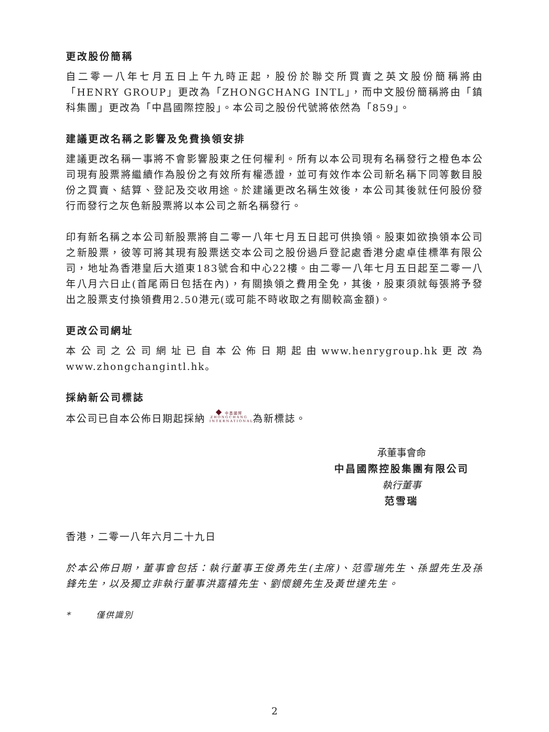更改股份簡稱
自二零一八年七月五日上午九時正起，股份於聯交所買賣之英文股份簡稱將由「HENRY GROUP」更改為「ZHONGCHANG INTL」，而中文股份簡稱將由「鎮科集團」更改為「中昌國際控股」。本公司之股份代號將依然為「859」。
建議更改名稱之影響及免費換領安排
建議更改名稱一事將不會影響股東之任何權利。所有以本公司現有名稱發行之橙色本公司現有股票將繼續作為股份之有效所有權憑證，並可有效作本公司新名稱下同等數目股份之買賣、結算、登記及交收用途。於建議更改名稱生效後，本公司其後就任何股份發行而發行之灰色新股票將以本公司之新名稱發行。
印有新名稱之本公司新股票將自二零一八年七月五日起可供換領。股東如欲換領本公司之新股票，彼等可將其現有股票送交本公司之股份過戶登記處香港分處卓佳標準有限公司，地址為香港皇后大道東183號合和中心22樓。由二零一八年七月五日起至二零一八年八月六日止(首尾兩日包括在內)，有關換領之費用全免，其後，股東須就每張將予發出之股票支付換領費用2.50港元(或可能不時收取之有關較高金額)。
更改公司網址
本公司之公司網址已自本公佈日期起由www.henrygroup.hk更改為www.zhongchangintl.hk。
採納新公司標誌
本公司已自本公佈日期起採納 ◆ 中昌國際
ZHONGCHANG
INTERNATIONAL 為新標誌。
承董事會命
中昌國際控股集團有限公司
執行董事
范雪瑞
香港，二零一八年六月二十九日
於本公佈日期，董事會包括：執行董事王俊勇先生(主席)、范雪瑞先生、孫盟先生及孫鋒先生，以及獨立非執行董事洪嘉禧先生、劉懷鏡先生及黃世達先生。
* 僅供識別
2